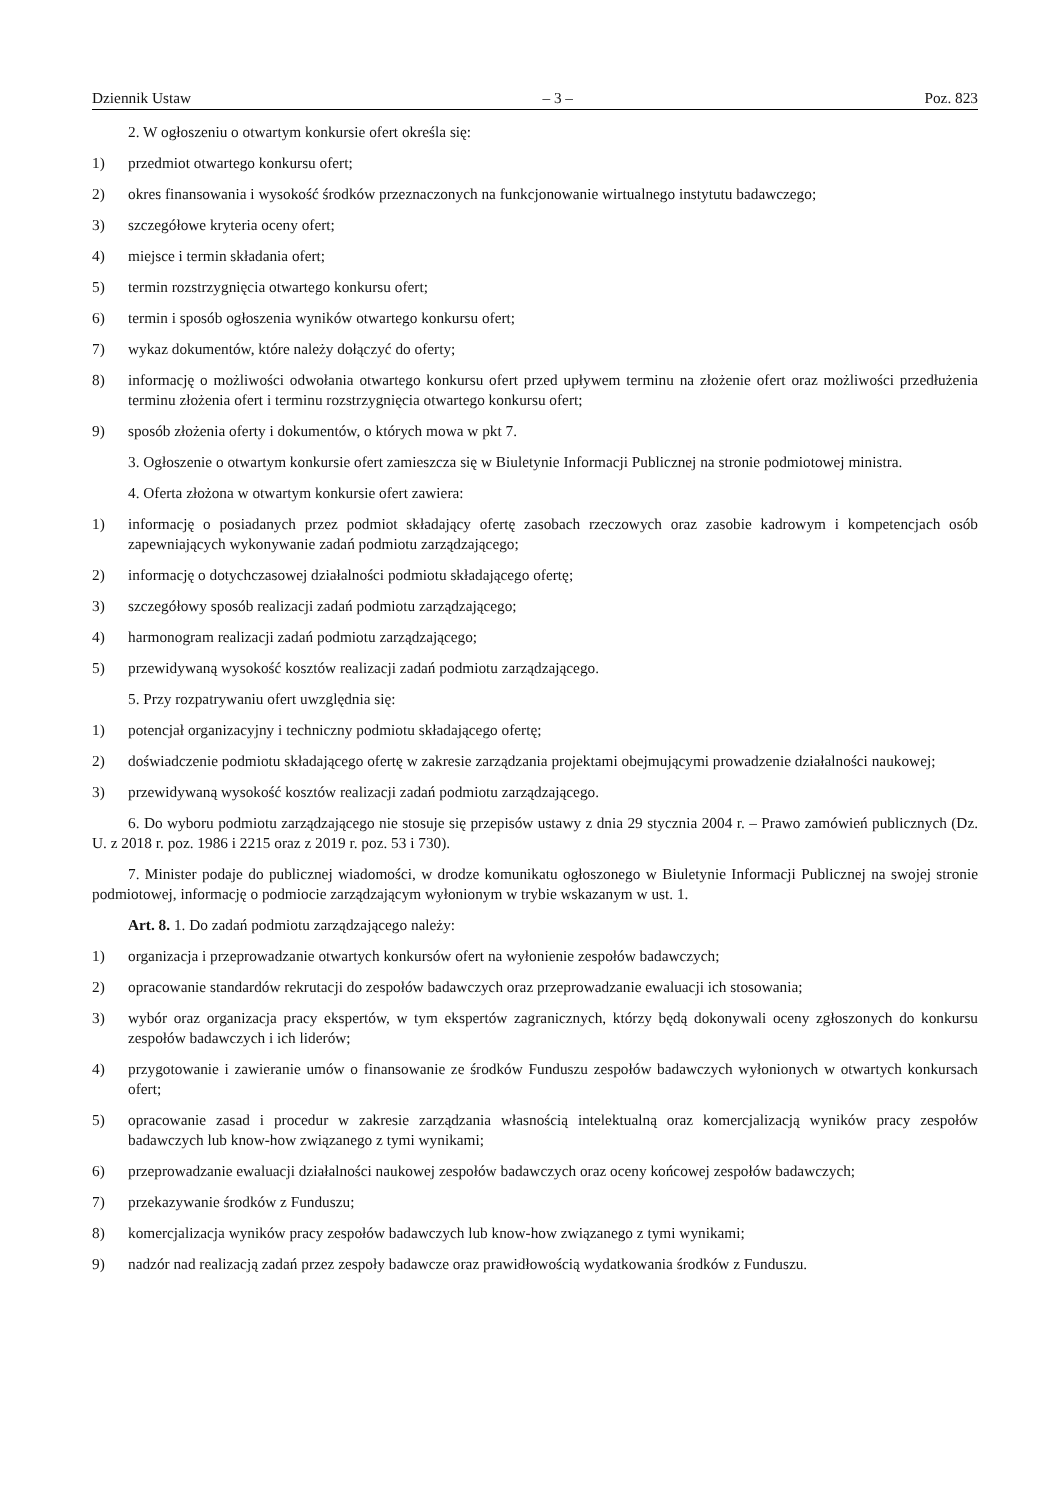Dziennik Ustaw – 3 – Poz. 823
2. W ogłoszeniu o otwartym konkursie ofert określa się:
1) przedmiot otwartego konkursu ofert;
2) okres finansowania i wysokość środków przeznaczonych na funkcjonowanie wirtualnego instytutu badawczego;
3) szczegółowe kryteria oceny ofert;
4) miejsce i termin składania ofert;
5) termin rozstrzygnięcia otwartego konkursu ofert;
6) termin i sposób ogłoszenia wyników otwartego konkursu ofert;
7) wykaz dokumentów, które należy dołączyć do oferty;
8) informację o możliwości odwołania otwartego konkursu ofert przed upływem terminu na złożenie ofert oraz możliwości przedłużenia terminu złożenia ofert i terminu rozstrzygnięcia otwartego konkursu ofert;
9) sposób złożenia oferty i dokumentów, o których mowa w pkt 7.
3. Ogłoszenie o otwartym konkursie ofert zamieszcza się w Biuletynie Informacji Publicznej na stronie podmiotowej ministra.
4. Oferta złożona w otwartym konkursie ofert zawiera:
1) informację o posiadanych przez podmiot składający ofertę zasobach rzeczowych oraz zasobie kadrowym i kompetencjach osób zapewniających wykonywanie zadań podmiotu zarządzającego;
2) informację o dotychczasowej działalności podmiotu składającego ofertę;
3) szczegółowy sposób realizacji zadań podmiotu zarządzającego;
4) harmonogram realizacji zadań podmiotu zarządzającego;
5) przewidywaną wysokość kosztów realizacji zadań podmiotu zarządzającego.
5. Przy rozpatrywaniu ofert uwzględnia się:
1) potencjał organizacyjny i techniczny podmiotu składającego ofertę;
2) doświadczenie podmiotu składającego ofertę w zakresie zarządzania projektami obejmującymi prowadzenie działalności naukowej;
3) przewidywaną wysokość kosztów realizacji zadań podmiotu zarządzającego.
6. Do wyboru podmiotu zarządzającego nie stosuje się przepisów ustawy z dnia 29 stycznia 2004 r. – Prawo zamówień publicznych (Dz. U. z 2018 r. poz. 1986 i 2215 oraz z 2019 r. poz. 53 i 730).
7. Minister podaje do publicznej wiadomości, w drodze komunikatu ogłoszonego w Biuletynie Informacji Publicznej na swojej stronie podmiotowej, informację o podmiocie zarządzającym wyłonionym w trybie wskazanym w ust. 1.
Art. 8. 1. Do zadań podmiotu zarządzającego należy:
1) organizacja i przeprowadzanie otwartych konkursów ofert na wyłonienie zespołów badawczych;
2) opracowanie standardów rekrutacji do zespołów badawczych oraz przeprowadzanie ewaluacji ich stosowania;
3) wybór oraz organizacja pracy ekspertów, w tym ekspertów zagranicznych, którzy będą dokonywali oceny zgłoszonych do konkursu zespołów badawczych i ich liderów;
4) przygotowanie i zawieranie umów o finansowanie ze środków Funduszu zespołów badawczych wyłonionych w otwartych konkursach ofert;
5) opracowanie zasad i procedur w zakresie zarządzania własnością intelektualną oraz komercjalizacją wyników pracy zespołów badawczych lub know-how związanego z tymi wynikami;
6) przeprowadzanie ewaluacji działalności naukowej zespołów badawczych oraz oceny końcowej zespołów badawczych;
7) przekazywanie środków z Funduszu;
8) komercjalizacja wyników pracy zespołów badawczych lub know-how związanego z tymi wynikami;
9) nadzór nad realizacją zadań przez zespoły badawcze oraz prawidłowością wydatkowania środków z Funduszu.